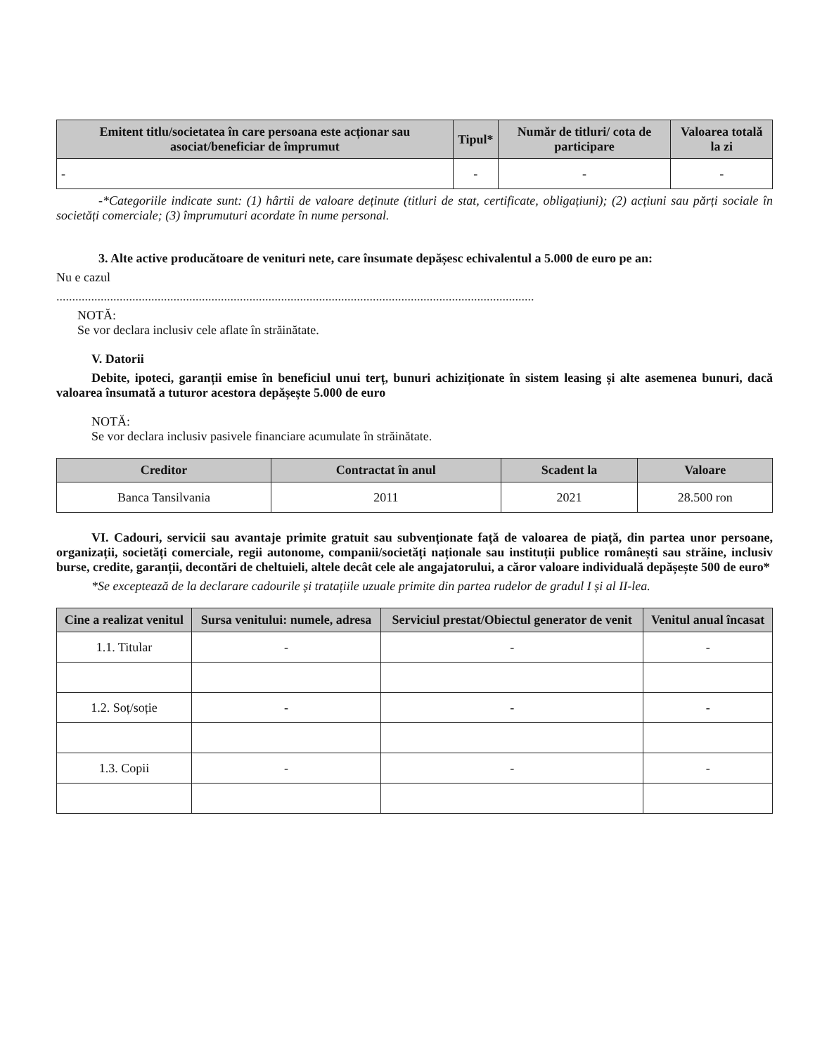| Emitent titlu/societatea în care persoana este acționar sau asociat/beneficiar de împrumut | Tipul* | Număr de titluri/ cota de participare | Valoarea totală la zi |
| --- | --- | --- | --- |
| - | - | - | - |
-*Categoriile indicate sunt: (1) hârtii de valoare deținute (titluri de stat, certificate, obligațiuni); (2) acțiuni sau părți sociale în societăți comerciale; (3) împrumuturi acordate în nume personal.
3. Alte active producătoare de venituri nete, care însumate depășesc echivalentul a 5.000 de euro pe an:
Nu e cazul
.......................................................................................................................................................
NOTĂ:
Se vor declara inclusiv cele aflate în străinătate.
V. Datorii
Debite, ipoteci, garanții emise în beneficiul unui terț, bunuri achiziționate în sistem leasing și alte asemenea bunuri, dacă valoarea însumată a tuturor acestora depășește 5.000 de euro
NOTĂ:
Se vor declara inclusiv pasivele financiare acumulate în străinătate.
| Creditor | Contractat în anul | Scadent la | Valoare |
| --- | --- | --- | --- |
| Banca Tansilvania | 2011 | 2021 | 28.500 ron |
VI. Cadouri, servicii sau avantaje primite gratuit sau subvenționate față de valoarea de piață, din partea unor persoane, organizații, societăți comerciale, regii autonome, companii/societăți naționale sau instituții publice românești sau străine, inclusiv burse, credite, garanții, decontări de cheltuieli, altele decât cele ale angajatorului, a căror valoare individuală depășește 500 de euro*
*Se exceptează de la declarare cadourile și tratațiile uzuale primite din partea rudelor de gradul I și al II-lea.
| Cine a realizat venitul | Sursa venitului: numele, adresa | Serviciul prestat/Obiectul generator de venit | Venitul anual încasat |
| --- | --- | --- | --- |
| 1.1. Titular | - | - | - |
| 1.2. Soț/soție | - | - | - |
| 1.3. Copii | - | - | - |